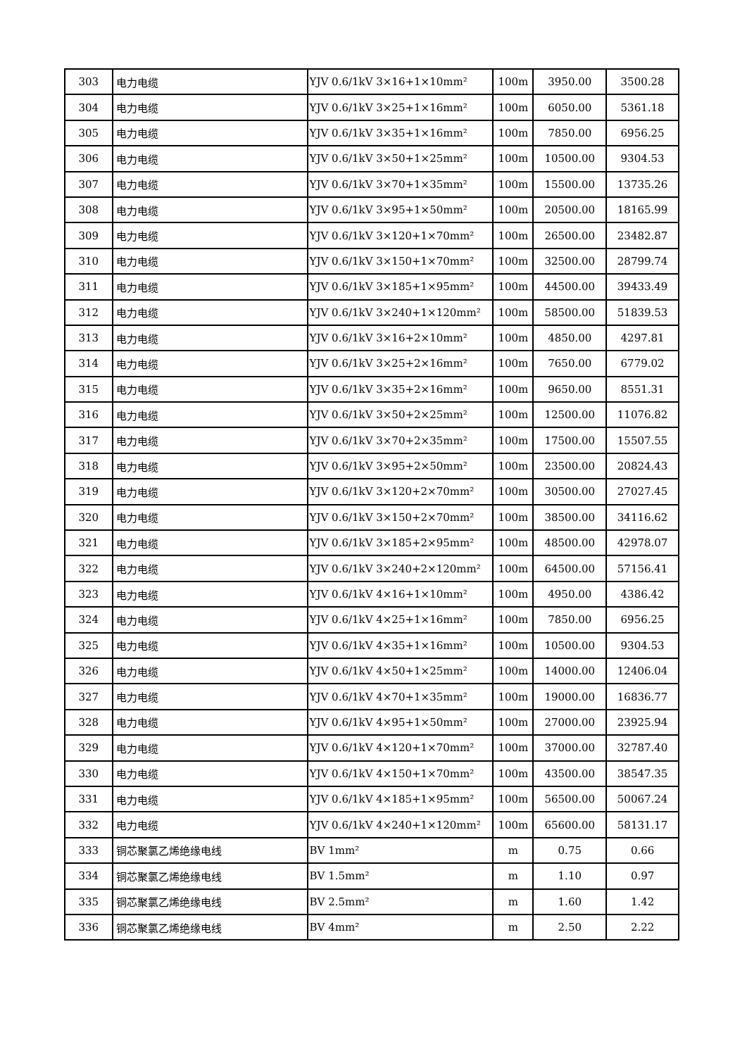| 303 | 电力电缆 | YJV 0.6/1kV 3×16+1×10mm² | 100m | 3950.00 | 3500.28 |
| 304 | 电力电缆 | YJV 0.6/1kV 3×25+1×16mm² | 100m | 6050.00 | 5361.18 |
| 305 | 电力电缆 | YJV 0.6/1kV 3×35+1×16mm² | 100m | 7850.00 | 6956.25 |
| 306 | 电力电缆 | YJV 0.6/1kV 3×50+1×25mm² | 100m | 10500.00 | 9304.53 |
| 307 | 电力电缆 | YJV 0.6/1kV 3×70+1×35mm² | 100m | 15500.00 | 13735.26 |
| 308 | 电力电缆 | YJV 0.6/1kV 3×95+1×50mm² | 100m | 20500.00 | 18165.99 |
| 309 | 电力电缆 | YJV 0.6/1kV 3×120+1×70mm² | 100m | 26500.00 | 23482.87 |
| 310 | 电力电缆 | YJV 0.6/1kV 3×150+1×70mm² | 100m | 32500.00 | 28799.74 |
| 311 | 电力电缆 | YJV 0.6/1kV 3×185+1×95mm² | 100m | 44500.00 | 39433.49 |
| 312 | 电力电缆 | YJV 0.6/1kV 3×240+1×120mm² | 100m | 58500.00 | 51839.53 |
| 313 | 电力电缆 | YJV 0.6/1kV 3×16+2×10mm² | 100m | 4850.00 | 4297.81 |
| 314 | 电力电缆 | YJV 0.6/1kV 3×25+2×16mm² | 100m | 7650.00 | 6779.02 |
| 315 | 电力电缆 | YJV 0.6/1kV 3×35+2×16mm² | 100m | 9650.00 | 8551.31 |
| 316 | 电力电缆 | YJV 0.6/1kV 3×50+2×25mm² | 100m | 12500.00 | 11076.82 |
| 317 | 电力电缆 | YJV 0.6/1kV 3×70+2×35mm² | 100m | 17500.00 | 15507.55 |
| 318 | 电力电缆 | YJV 0.6/1kV 3×95+2×50mm² | 100m | 23500.00 | 20824.43 |
| 319 | 电力电缆 | YJV 0.6/1kV 3×120+2×70mm² | 100m | 30500.00 | 27027.45 |
| 320 | 电力电缆 | YJV 0.6/1kV 3×150+2×70mm² | 100m | 38500.00 | 34116.62 |
| 321 | 电力电缆 | YJV 0.6/1kV 3×185+2×95mm² | 100m | 48500.00 | 42978.07 |
| 322 | 电力电缆 | YJV 0.6/1kV 3×240+2×120mm² | 100m | 64500.00 | 57156.41 |
| 323 | 电力电缆 | YJV 0.6/1kV 4×16+1×10mm² | 100m | 4950.00 | 4386.42 |
| 324 | 电力电缆 | YJV 0.6/1kV 4×25+1×16mm² | 100m | 7850.00 | 6956.25 |
| 325 | 电力电缆 | YJV 0.6/1kV 4×35+1×16mm² | 100m | 10500.00 | 9304.53 |
| 326 | 电力电缆 | YJV 0.6/1kV 4×50+1×25mm² | 100m | 14000.00 | 12406.04 |
| 327 | 电力电缆 | YJV 0.6/1kV 4×70+1×35mm² | 100m | 19000.00 | 16836.77 |
| 328 | 电力电缆 | YJV 0.6/1kV 4×95+1×50mm² | 100m | 27000.00 | 23925.94 |
| 329 | 电力电缆 | YJV 0.6/1kV 4×120+1×70mm² | 100m | 37000.00 | 32787.40 |
| 330 | 电力电缆 | YJV 0.6/1kV 4×150+1×70mm² | 100m | 43500.00 | 38547.35 |
| 331 | 电力电缆 | YJV 0.6/1kV 4×185+1×95mm² | 100m | 56500.00 | 50067.24 |
| 332 | 电力电缆 | YJV 0.6/1kV 4×240+1×120mm² | 100m | 65600.00 | 58131.17 |
| 333 | 铜芯聚氯乙烯绝缘电线 | BV 1mm² | m | 0.75 | 0.66 |
| 334 | 铜芯聚氯乙烯绝缘电线 | BV 1.5mm² | m | 1.10 | 0.97 |
| 335 | 铜芯聚氯乙烯绝缘电线 | BV 2.5mm² | m | 1.60 | 1.42 |
| 336 | 铜芯聚氯乙烯绝缘电线 | BV 4mm² | m | 2.50 | 2.22 |